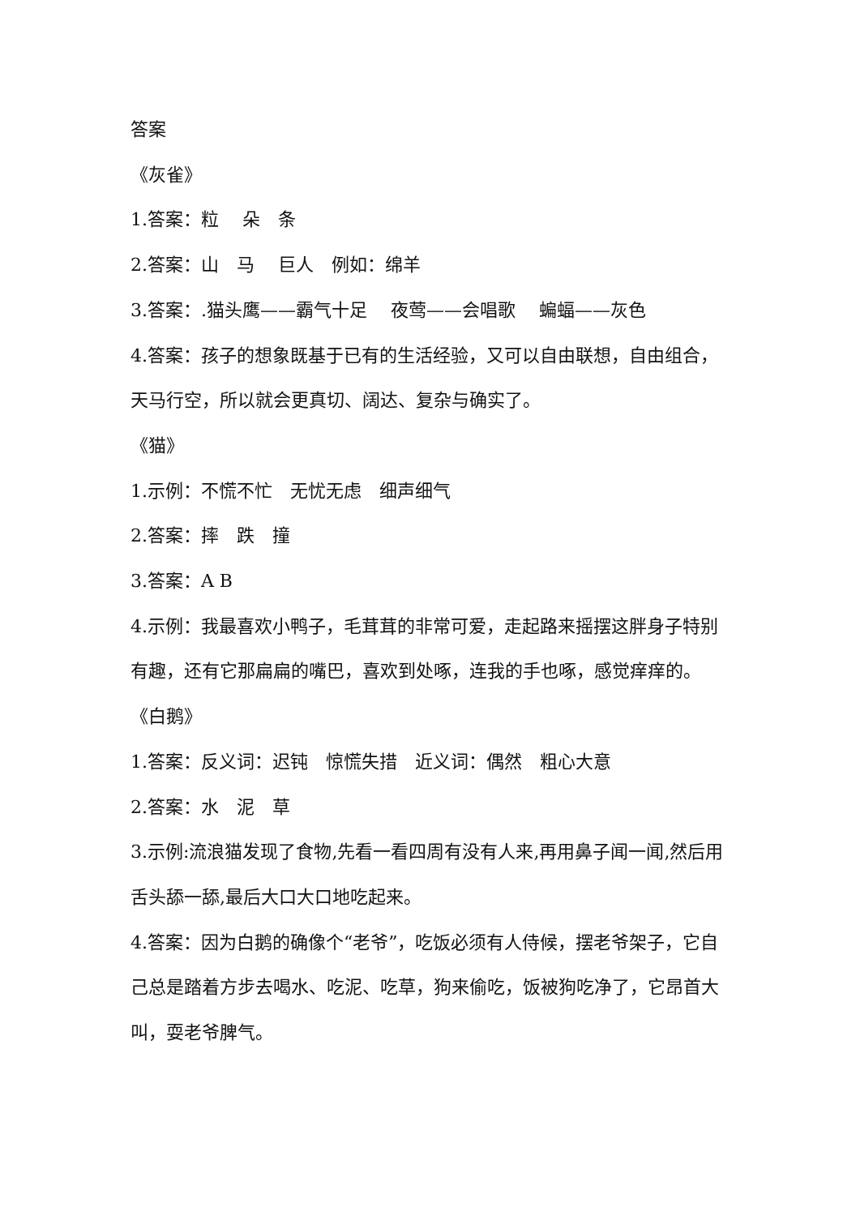答案
《灰雀》
1.答案：粒　 朵　条
2.答案：山　马　 巨人　例如：绵羊
3.答案：.猫头鹰——霸气十足　 夜莺——会唱歌　 蝙蝠——灰色
4.答案：孩子的想象既基于已有的生活经验，又可以自由联想，自由组合，天马行空，所以就会更真切、阔达、复杂与确实了。
《猫》
1.示例：不慌不忙　无忧无虑　细声细气
2.答案：摔　跌　撞
3.答案：A B
4.示例：我最喜欢小鸭子，毛茸茸的非常可爱，走起路来摇摆这胖身子特别有趣，还有它那扁扁的嘴巴，喜欢到处啄，连我的手也啄，感觉痒痒的。
《白鹅》
1.答案：反义词：迟钝　惊慌失措　近义词：偶然　粗心大意
2.答案：水　泥　草
3.示例:流浪猫发现了食物,先看一看四周有没有人来,再用鼻子闻一闻,然后用舌头舔一舔,最后大口大口地吃起来。
4.答案：因为白鹅的确像个“老爷”，吃饭必须有人侍候，摆老爷架子，它自己总是踏着方步去喝水、吃泥、吃草，狗来偷吃，饭被狗吃净了，它昂首大叫，耍老爷脾气。